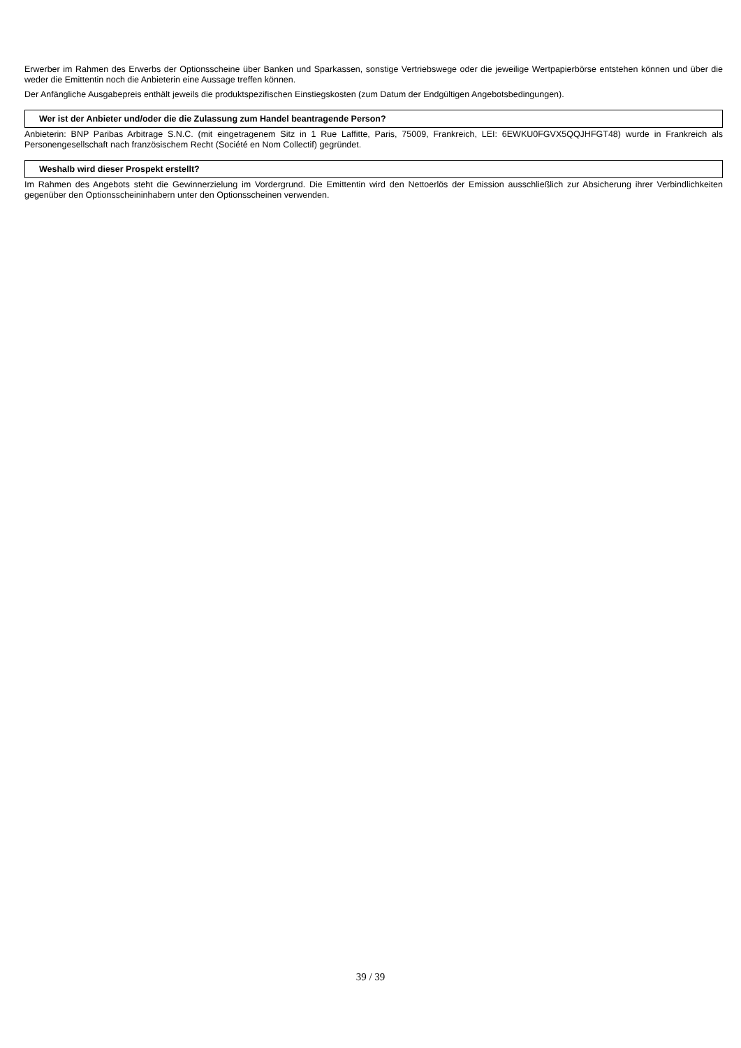Erwerber im Rahmen des Erwerbs der Optionsscheine über Banken und Sparkassen, sonstige Vertriebswege oder die jeweilige Wertpapierbörse entstehen können und über die weder die Emittentin noch die Anbieterin eine Aussage treffen können.
Der Anfängliche Ausgabepreis enthält jeweils die produktspezifischen Einstiegskosten (zum Datum der Endgültigen Angebotsbedingungen).
Wer ist der Anbieter und/oder die die Zulassung zum Handel beantragende Person?
Anbieterin: BNP Paribas Arbitrage S.N.C. (mit eingetragenem Sitz in 1 Rue Laffitte, Paris, 75009, Frankreich, LEI: 6EWKU0FGVX5QQJHFGT48) wurde in Frankreich als Personengesellschaft nach französischem Recht (Société en Nom Collectif) gegründet.
Weshalb wird dieser Prospekt erstellt?
Im Rahmen des Angebots steht die Gewinnerzielung im Vordergrund. Die Emittentin wird den Nettoerlös der Emission ausschließlich zur Absicherung ihrer Verbindlichkeiten gegenüber den Optionsscheininhabern unter den Optionsscheinen verwenden.
39 / 39